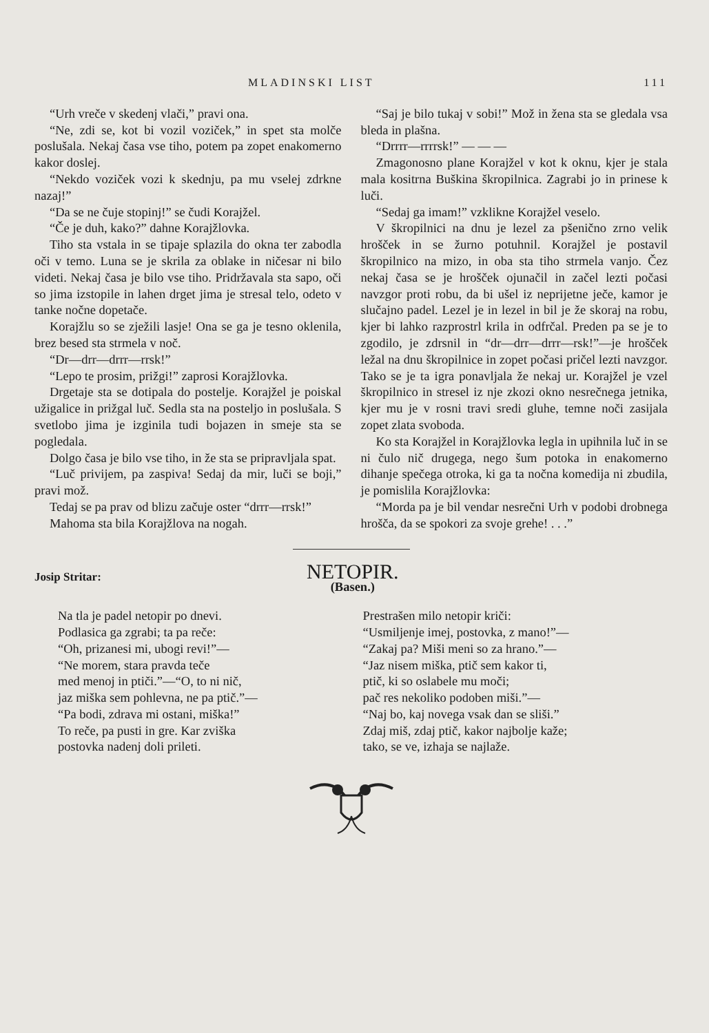MLADINSKI LIST 111
“Urh vreče v skedenj vlači,” pravi ona.
“Ne, zdi se, kot bi vozil voziček,” in spet sta molče poslušala. Nekaj časa vse tiho, potem pa zopet enakomerno kakor doslej.
“Nekdo voziček vozi k skednju, pa mu vselej zdrkne nazaj!”
“Da se ne čuje stopinj!” se čudi Korajžel.
“Če je duh, kako?” dahne Korajžlovka.
Tiho sta vstala in se tipaje splazila do okna ter zabodla oči v temo. Luna se je skrila za oblake in ničesar ni bilo videti. Nekaj časa je bilo vse tiho. Pridržavala sta sapo, oči so jima izstopile in lahen drget jima je stresal telo, odeto v tanke nočne dopetače.
Korajžlu so se zježili lasje! Ona se ga je tesno oklenila, brez besed sta strmela v noč.
“Dr—drr—drrr—rrsk!”
“Lepo te prosim, prižgi!” zaprosi Korajžlovka.
Drgetaje sta se dotipala do postelje. Korajžel je poiskal užigalice in prižgal luč. Sedla sta na posteljo in poslušala. S svetlobo jima je izginila tudi bojazen in smeje sta se pogledala.
Dolgo časa je bilo vse tiho, in že sta se pripravljala spat.
“Luč privijem, pa zaspiva! Sedaj da mir, luči se boji,” pravi mož.
Tedaj se pa prav od blizu začuje oster “drrr—rrsk!”
Mahoma sta bila Korajžlova na nogah.
“Saj je bilo tukaj v sobi!” Mož in žena sta se gledala vsa bleda in plašna.
“Drrrr—rrrrsk!” — — —
Zmagonosno plane Korajžel v kot k oknu, kjer je stala mala kositrna Buškina škropilnica. Zagrabi jo in prinese k luči.
“Sedaj ga imam!” vzklikne Korajžel veselo.
V škropilnici na dnu je lezel za pšenično zrno velik hrošček in se žurno potuhnil. Korajžel je postavil škropilnico na mizo, in oba sta tiho strmela vanjo. Čez nekaj časa se je hrošček ojunačil in začel lezti počasi navzgor proti robu, da bi ušel iz neprijetne ječe, kamor je slučajno padel. Lezel je in lezel in bil je že skoraj na robu, kjer bi lahko razprostrl krila in odfrčal. Preden pa se je to zgodilo, je zdrsnil in “dr—drr—drrr—rsk!”—je hrošček ležal na dnu škropilnice in zopet počasi pričel lezti navzgor. Tako se je ta igra ponavljala že nekaj ur. Korajžel je vzel škropilnico in stresel iz nje zkozi okno nesrečnega jetnika, kjer mu je v rosni travi sredi gluhe, temne noči zasijala zopet zlata svoboda.
Ko sta Korajžel in Korajžlovka legla in upihnila luč in se ni čulo nič drugega, nego šum potoka in enakomerno dihanje spečega otroka, ki ga ta nočna komedija ni zbudila, je pomislila Korajžlovka:
“Morda pa je bil vendar nesrečni Urh v podobi drobnega hrošča, da se spokori za svoje grehe! . . .”
Josip Stritar:
NETOPIR.
(Basen.)
Na tla je padel netopir po dnevi.
Podlasica ga zgrabi; ta pa reče:
“Oh, prizanesi mi, ubogi revi!”—
“Ne morem, stara pravda teče
med menoj in ptiči.”—“O, to ni nič,
jaz miška sem pohlevna, ne pa ptič.”—
“Pa bodi, zdrava mi ostani, miška!”
To reče, pa pusti in gre. Kar zviška
postovka nadenj doli prileti.
Prestrašen milo netopir kriči:
“Usmiljenje imej, postovka, z mano!”—
“Zakaj pa? Miši meni so za hrano.”—
“Jaz nisem miška, ptič sem kakor ti,
ptič, ki so oslabele mu moči;
pač res nekoliko podoben miši.”—
“Naj bo, kaj novega vsak dan se sliši.”
Zdaj miš, zdaj ptič, kakor najbolje kaže;
tako, se ve, izhaja se najlaže.